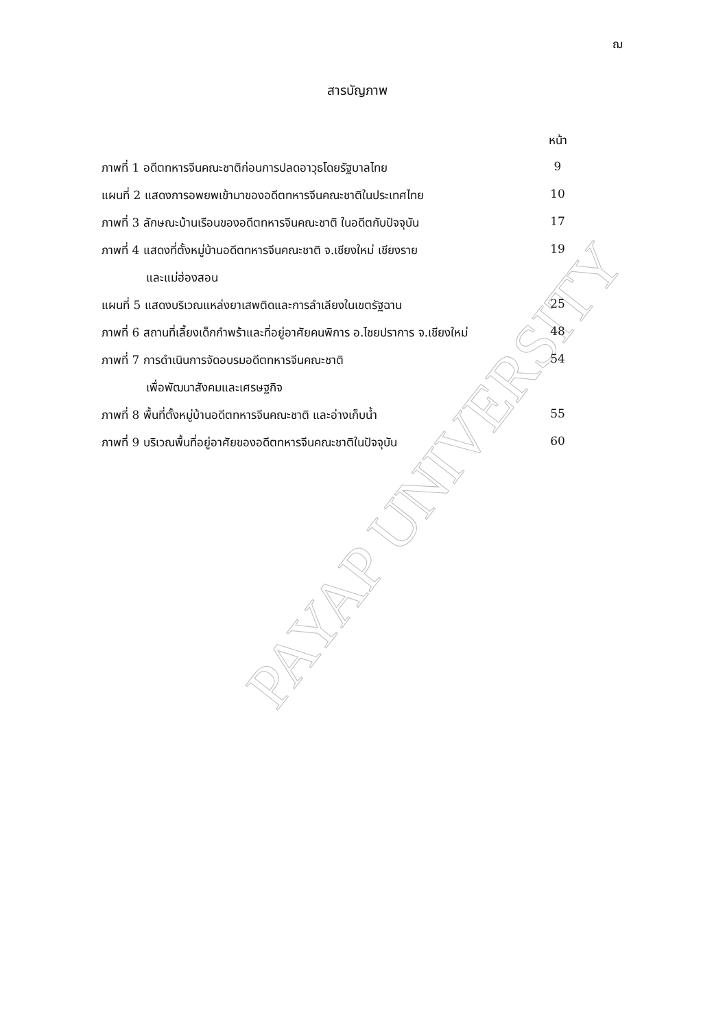ฌ
สารบัญภาพ
PAYAP UNIVERSITY
| | หน้า |
| ภาพที่ 1 อดีตทหารจีนคณะชาติก่อนการปลดอาวุธโดยรัฐบาลไทย | 9 |
| แผนที่ 2 แสดงการอพยพเข้ามาของอดีตทหารจีนคณะชาติในประเทศไทย | 10 |
| ภาพที่ 3 ลักษณะบ้านเรือนของอดีตทหารจีนคณะชาติ ในอดีตกับปัจจุบัน | 17 |
| ภาพที่ 4 แสดงที่ตั้งหมู่บ้านอดีตทหารจีนคณะชาติ จ.เชียงใหม่ เชียงราย | 19 |
| และแม่ฮ่องสอน | |
| แผนที่ 5 แสดงบริเวณแหล่งยาเสพติดและการลำเลียงในเขตรัฐฉาน | 25 |
| ภาพที่ 6 สถานที่เลี้ยงเด็กกำพร้าและที่อยู่อาศัยคนพิการ อ.ไชยปราการ จ.เชียงใหม่ | 48 |
| ภาพที่ 7 การดำเนินการจัดอบรมอดีตทหารจีนคณะชาติ | 54 |
| เพื่อพัฒนาสังคมและเศรษฐกิจ | |
| ภาพที่ 8 พื้นที่ตั้งหมู่บ้านอดีตทหารจีนคณะชาติ และอ่างเก็บน้ำ | 55 |
| ภาพที่ 9 บริเวณพื้นที่อยู่อาศัยของอดีตทหารจีนคณะชาติในปัจจุบัน | 60 |